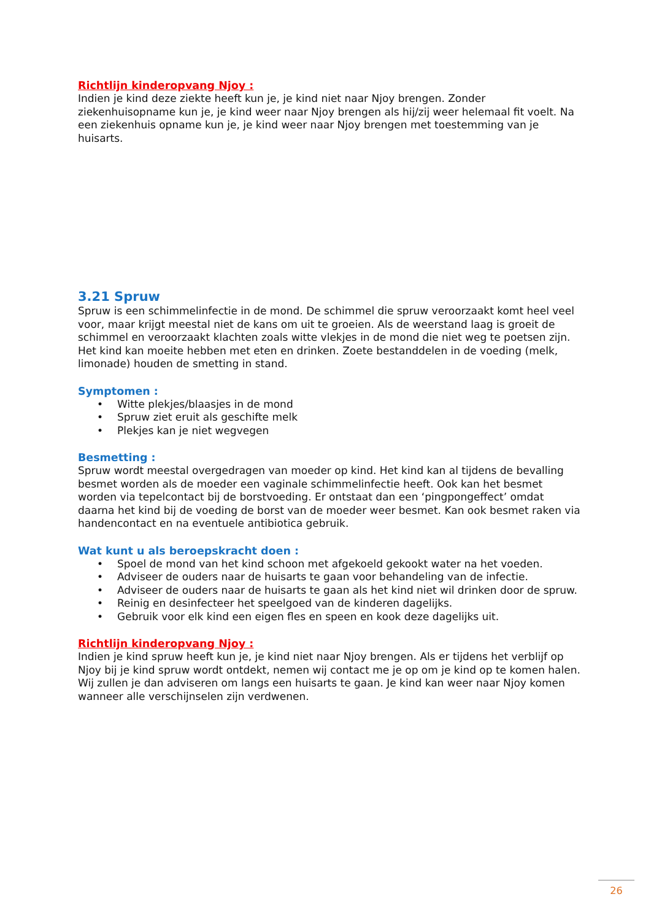Richtlijn kinderopvang Njoy :
Indien je kind deze ziekte heeft kun je, je kind niet naar Njoy brengen. Zonder ziekenhuisopname kun je, je kind weer naar Njoy brengen als hij/zij weer helemaal fit voelt. Na een ziekenhuis opname kun je, je kind weer naar Njoy brengen met toestemming van je huisarts.
3.21 Spruw
Spruw is een schimmelinfectie in de mond. De schimmel die spruw veroorzaakt komt heel veel voor, maar krijgt meestal niet de kans om uit te groeien. Als de weerstand laag is groeit de schimmel en veroorzaakt klachten zoals witte vlekjes in de mond die niet weg te poetsen zijn. Het kind kan moeite hebben met eten en drinken. Zoete bestanddelen in de voeding (melk, limonade) houden de smetting in stand.
Symptomen :
• Witte plekjes/blaasjes in de mond
• Spruw ziet eruit als geschifte melk
• Plekjes kan je niet wegvegen
Besmetting :
Spruw wordt meestal overgedragen van moeder op kind. Het kind kan al tijdens de bevalling besmet worden als de moeder een vaginale schimmelinfectie heeft. Ook kan het besmet worden via tepelcontact bij de borstvoeding. Er ontstaat dan een ‘pingpongeffect’ omdat daarna het kind bij de voeding de borst van de moeder weer besmet. Kan ook besmet raken via handencontact en na eventuele antibiotica gebruik.
Wat kunt u als beroepskracht doen :
• Spoel de mond van het kind schoon met afgekoeld gekookt water na het voeden.
• Adviseer de ouders naar de huisarts te gaan voor behandeling van de infectie.
• Adviseer de ouders naar de huisarts te gaan als het kind niet wil drinken door de spruw.
• Reinig en desinfecteer het speelgoed van de kinderen dagelijks.
• Gebruik voor elk kind een eigen fles en speen en kook deze dagelijks uit.
Richtlijn kinderopvang Njoy :
Indien je kind spruw heeft kun je, je kind niet naar Njoy brengen. Als er tijdens het verblijf op Njoy bij je kind spruw wordt ontdekt, nemen wij contact me je op om je kind op te komen halen. Wij zullen je dan adviseren om langs een huisarts te gaan. Je kind kan weer naar Njoy komen wanneer alle verschijnselen zijn verdwenen.
26